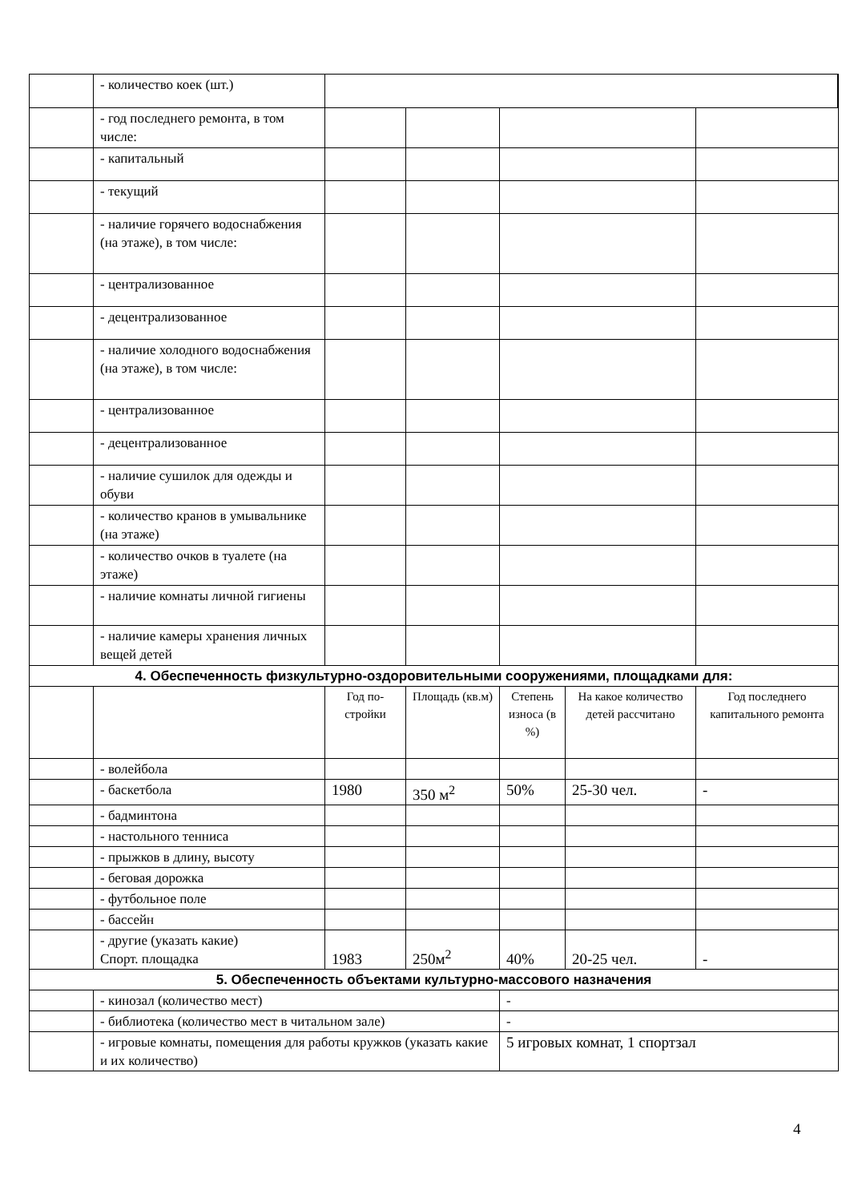| | - количество коек (шт.) | | | | | |
| | - год последнего ремонта, в том числе: | | | | | |
| | - капитальный | | | | | |
| | - текущий | | | | | |
| | - наличие горячего водо­снабжения (на этаже), в том числе: | | | | | |
| | - централизованное | | | | | |
| | - децентрализованное | | | | | |
| | - наличие холодного водо­снабжения (на этаже), в том числе: | | | | | |
| | - централизованное | | | | | |
| | - децентрализованное | | | | | |
| | - наличие сушилок для одежды и обуви | | | | | |
| | - количество кранов в умы­вальнике (на этаже) | | | | | |
| | - количество очков в туалете (на этаже) | | | | | |
| | - наличие комнаты личной гигиены | | | | | |
| | - наличие камеры хранения личных вещей детей | | | | | |
| 4. Обеспеченность физкультурно-оздоровительными сооружениями, площадками для: | | | | | | |
| | | Год по­стройки | Площадь (кв.м) | Сте­пень износа (в %) | На какое коли­чество детей рассчитано | Год последнего капитального ре­монта |
| | - волейбола | | | | | |
| | - баскетбола | 1980 | 350 м<sup>2</sup> | 50% | 25-30 чел. | - |
| | - бадминтона | | | | | |
| | - настольного тенниса | | | | | |
| | - прыжков в длину, высоту | | | | | |
| | - беговая дорожка | | | | | |
| | - футбольное поле | | | | | |
| | - бассейн | | | | | |
| | - другие (указать какие) Спорт. площадка | 1983 | 250м<sup>2</sup> | 40% | 20-25 чел. | - |
| 5. Обеспеченность объектами культурно-массового назначения | | | | | | |
| | - кинозал (количество мест) | | | - | | |
| | - библиотека (количество мест в читальном зале) | | | - | | |
| | - игровые комнаты, помещения для работы кружков (указать какие и их количество) | | | 5 игровых комнат, 1 спортзал | | |
4